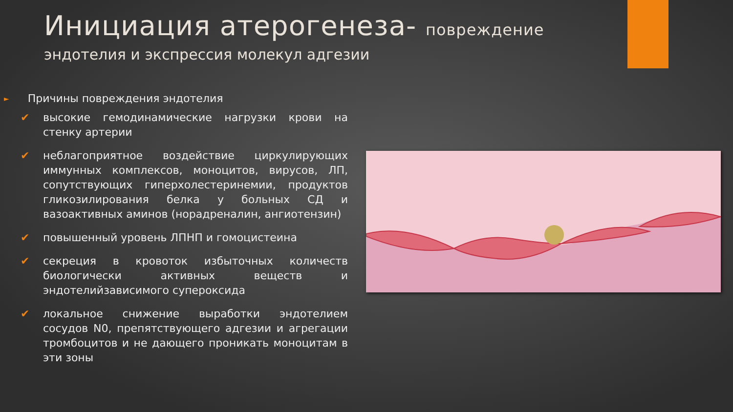Инициация атерогенеза- повреждение
эндотелия и экспрессия молекул адгезии
► Причины повреждения эндотелия
✔ высокие гемодинамические нагрузки крови на стенку артерии
✔ неблагоприятное воздействие циркулирующих иммунных комплексов, моноцитов, вирусов, ЛП, сопутствующих гиперхолестеринемии, продуктов гликозилирования белка у больных СД и вазоактивных аминов (норадреналин, ангиотензин)
✔ повышенный уровень ЛПНП и гомоцистеина
✔ секреция в кровоток избыточных количеств биологически активных веществ и эндотелийзависимого супероксида
✔ локальное снижение выработки эндотелием сосудов N0, препятствующего адгезии и агрегации тромбоцитов и не дающего проникать моноцитам в эти зоны